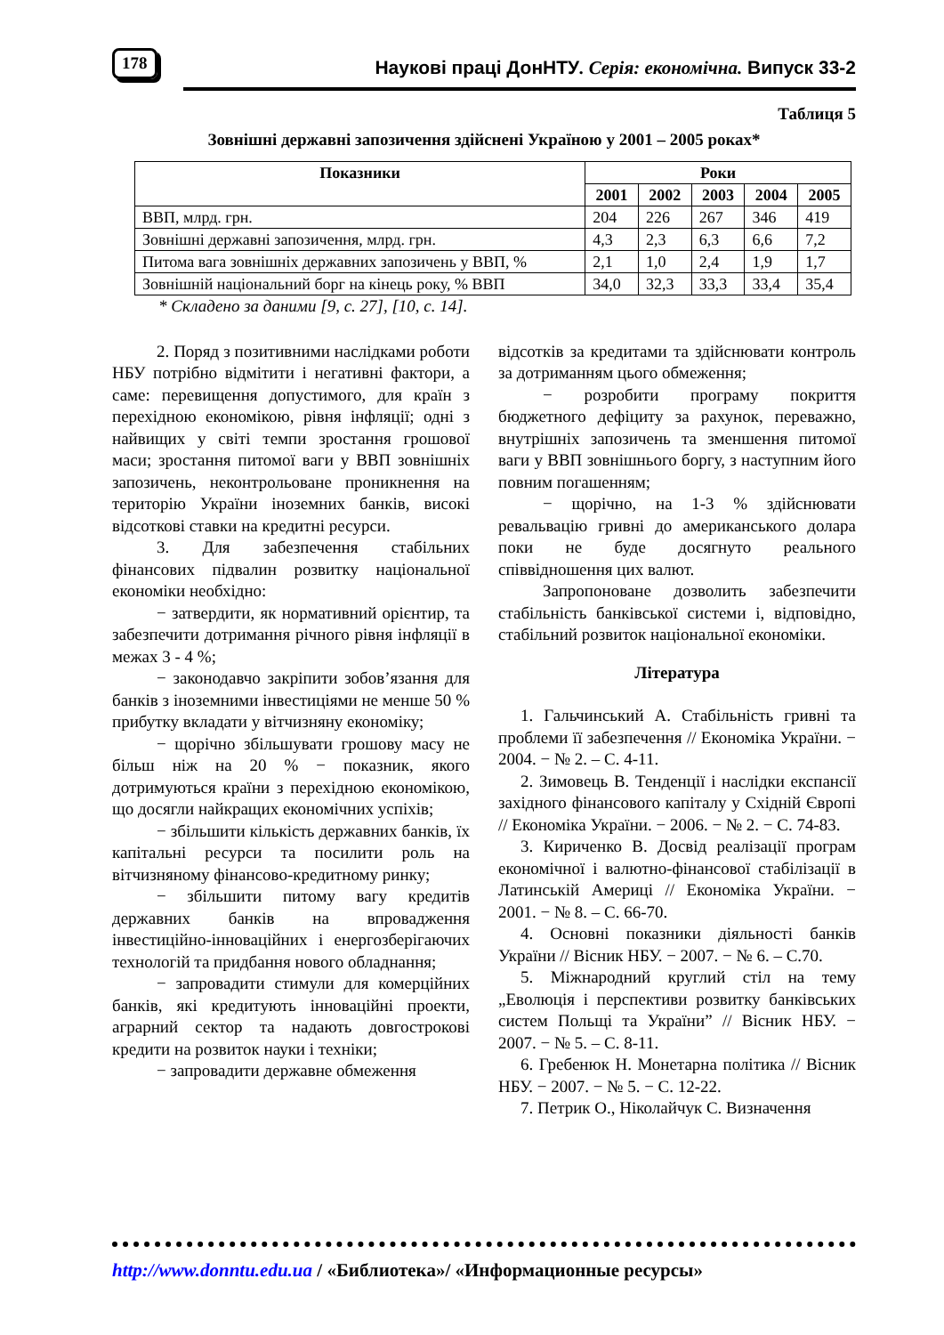178 Наукові праці ДонНТУ. Серія: економічна. Випуск 33-2
Таблиця 5
Зовнішні державні запозичення здійснені Україною у 2001 – 2005 роках*
| Показники | Роки | | | | |
| --- | --- | --- | --- | --- | --- |
| | 2001 | 2002 | 2003 | 2004 | 2005 |
| ВВП, млрд. грн. | 204 | 226 | 267 | 346 | 419 |
| Зовнішні державні запозичення, млрд. грн. | 4,3 | 2,3 | 6,3 | 6,6 | 7,2 |
| Питома вага зовнішніх державних запозичень у ВВП, % | 2,1 | 1,0 | 2,4 | 1,9 | 1,7 |
| Зовнішній національний борг на кінець року, % ВВП | 34,0 | 32,3 | 33,3 | 33,4 | 35,4 |
* Складено за даними [9, с. 27], [10, с. 14].
2. Поряд з позитивними наслідками роботи НБУ потрібно відмітити і негативні фактори, а саме: перевищення допустимого, для країн з перехідною економікою, рівня інфляції; одні з найвищих у світі темпи зростання грошової маси; зростання питомої ваги у ВВП зовнішніх запозичень, неконтрольоване проникнення на територію України іноземних банків, високі відсоткові ставки на кредитні ресурси.
3. Для забезпечення стабільних фінансових підвалин розвитку національної економіки необхідно:
− затвердити, як нормативний орієнтир, та забезпечити дотримання річного рівня інфляції в межах 3 - 4 %;
− законодавчо закріпити зобов’язання для банків з іноземними інвестиціями не менше 50 % прибутку вкладати у вітчизняну економіку;
− щорічно збільшувати грошову масу не більш ніж на 20 % − показник, якого дотримуються країни з перехідною економікою, що досягли найкращих економічних успіхів;
− збільшити кількість державних банків, їх капітальні ресурси та посилити роль на вітчизняному фінансово-кредитному ринку;
− збільшити питому вагу кредитів державних банків на впровадження інвестиційно-інноваційних і енергозберігаючих технологій та придбання нового обладнання;
− запровадити стимули для комерційних банків, які кредитують інноваційні проекти, аграрний сектор та надають довгострокові кредити на розвиток науки і техніки;
− запровадити державне обмеження
відсотків за кредитами та здійснювати контроль за дотриманням цього обмеження;
− розробити програму покриття бюджетного дефіциту за рахунок, переважно, внутрішніх запозичень та зменшення питомої ваги у ВВП зовнішнього боргу, з наступним його повним погашенням;
− щорічно, на 1-3 % здійснювати ревальвацію гривні до американського долара поки не буде досягнуто реального співвідношення цих валют.
Запропоноване дозволить забезпечити стабільність банківської системи і, відповідно, стабільний розвиток національної економіки.
Література
1. Гальчинський А. Стабільність гривні та проблеми її забезпечення // Економіка України. − 2004. − № 2. – С. 4-11.
2. Зимовець В. Тенденції і наслідки експансії західного фінансового капіталу у Східній Європі // Економіка України. − 2006. − № 2. − С. 74-83.
3. Кириченко В. Досвід реалізації програм економічної і валютно-фінансової стабілізації в Латинській Америці // Економіка України. − 2001. − № 8. – С. 66-70.
4. Основні показники діяльності банків України // Вісник НБУ. − 2007. − № 6. – С.70.
5. Міжнародний круглий стіл на тему „Еволюція і перспективи розвитку банківських систем Польщі та України” // Вісник НБУ. − 2007. − № 5. – С. 8-11.
6. Гребенюк Н. Монетарна політика // Вісник НБУ. − 2007. − № 5. − С. 12-22.
7. Петрик О., Ніколайчук С. Визначення
http://www.donntu.edu.ua / «Библиотека»/ «Информационные ресурсы»